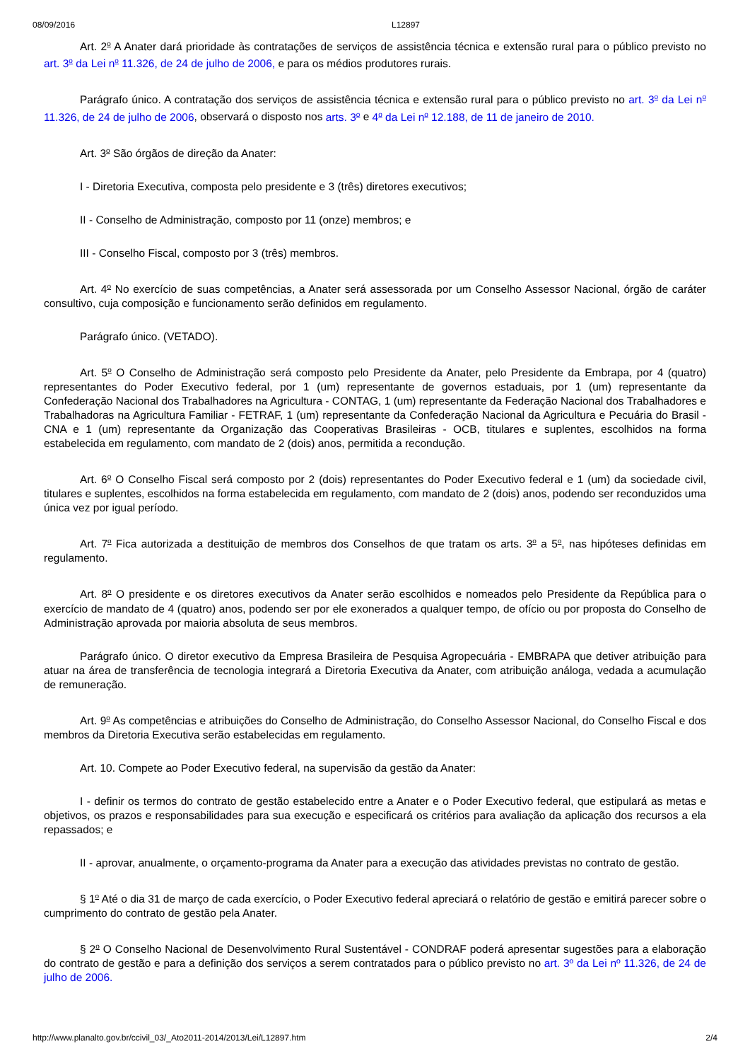08/09/2016 L12897
Art. 2<sup>o</sup> A Anater dará prioridade às contratações de serviços de assistência técnica e extensão rural para o público previsto no art. 3<sup>o</sup> da Lei n<sup>o</sup> 11.326, de 24 de julho de 2006, e para os médios produtores rurais.
Parágrafo único. A contratação dos serviços de assistência técnica e extensão rural para o público previsto no art. 3<sup>o</sup> da Lei n<sup>o</sup> 11.326, de 24 de julho de 2006, observará o disposto nos arts. 3<sup>o</sup> e 4<sup>o</sup> da Lei n<sup>o</sup> 12.188, de 11 de janeiro de 2010.
Art. 3<sup>o</sup> São órgãos de direção da Anater:
I - Diretoria Executiva, composta pelo presidente e 3 (três) diretores executivos;
II - Conselho de Administração, composto por 11 (onze) membros; e
III - Conselho Fiscal, composto por 3 (três) membros.
Art. 4<sup>o</sup> No exercício de suas competências, a Anater será assessorada por um Conselho Assessor Nacional, órgão de caráter consultivo, cuja composição e funcionamento serão definidos em regulamento.
Parágrafo único. (VETADO).
Art. 5<sup>o</sup> O Conselho de Administração será composto pelo Presidente da Anater, pelo Presidente da Embrapa, por 4 (quatro) representantes do Poder Executivo federal, por 1 (um) representante de governos estaduais, por 1 (um) representante da Confederação Nacional dos Trabalhadores na Agricultura - CONTAG, 1 (um) representante da Federação Nacional dos Trabalhadores e Trabalhadoras na Agricultura Familiar - FETRAF, 1 (um) representante da Confederação Nacional da Agricultura e Pecuária do Brasil - CNA e 1 (um) representante da Organização das Cooperativas Brasileiras - OCB, titulares e suplentes, escolhidos na forma estabelecida em regulamento, com mandato de 2 (dois) anos, permitida a recondução.
Art. 6<sup>o</sup> O Conselho Fiscal será composto por 2 (dois) representantes do Poder Executivo federal e 1 (um) da sociedade civil, titulares e suplentes, escolhidos na forma estabelecida em regulamento, com mandato de 2 (dois) anos, podendo ser reconduzidos uma única vez por igual período.
Art. 7<sup>o</sup> Fica autorizada a destituição de membros dos Conselhos de que tratam os arts. 3<sup>o</sup> a 5<sup>o</sup>, nas hipóteses definidas em regulamento.
Art. 8<sup>o</sup> O presidente e os diretores executivos da Anater serão escolhidos e nomeados pelo Presidente da República para o exercício de mandato de 4 (quatro) anos, podendo ser por ele exonerados a qualquer tempo, de ofício ou por proposta do Conselho de Administração aprovada por maioria absoluta de seus membros.
Parágrafo único. O diretor executivo da Empresa Brasileira de Pesquisa Agropecuária - EMBRAPA que detiver atribuição para atuar na área de transferência de tecnologia integrará a Diretoria Executiva da Anater, com atribuição análoga, vedada a acumulação de remuneração.
Art. 9<sup>o</sup> As competências e atribuições do Conselho de Administração, do Conselho Assessor Nacional, do Conselho Fiscal e dos membros da Diretoria Executiva serão estabelecidas em regulamento.
Art. 10. Compete ao Poder Executivo federal, na supervisão da gestão da Anater:
I - definir os termos do contrato de gestão estabelecido entre a Anater e o Poder Executivo federal, que estipulará as metas e objetivos, os prazos e responsabilidades para sua execução e especificará os critérios para avaliação da aplicação dos recursos a ela repassados; e
II - aprovar, anualmente, o orçamento-programa da Anater para a execução das atividades previstas no contrato de gestão.
§ 1<sup>o</sup> Até o dia 31 de março de cada exercício, o Poder Executivo federal apreciará o relatório de gestão e emitirá parecer sobre o cumprimento do contrato de gestão pela Anater.
§ 2<sup>o</sup> O Conselho Nacional de Desenvolvimento Rural Sustentável - CONDRAF poderá apresentar sugestões para a elaboração do contrato de gestão e para a definição dos serviços a serem contratados para o público previsto no art. 3º da Lei nº 11.326, de 24 de julho de 2006.
http://www.planalto.gov.br/ccivil_03/_Ato2011-2014/2013/Lei/L12897.htm 2/4